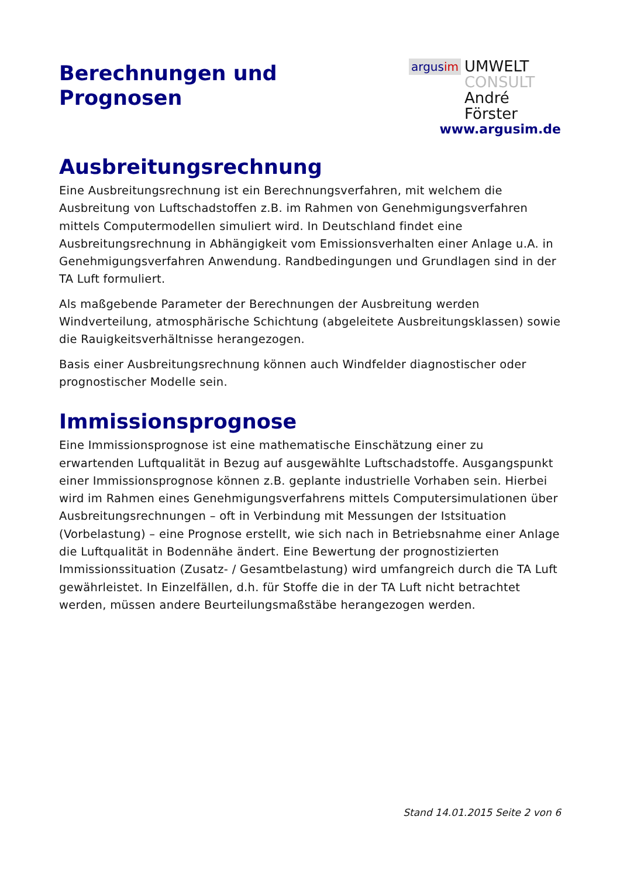Berechnungen und
Prognosen
argusim
UMWELT
CONSULT
André Förster
www.argusim.de
Ausbreitungsrechnung
Eine Ausbreitungsrechnung ist ein Berechnungsverfahren, mit welchem die Ausbreitung von Luftschadstoffen z.B. im Rahmen von Genehmigungsverfahren mittels Computermodellen simuliert wird. In Deutschland findet eine Ausbreitungsrechnung in Abhängigkeit vom Emissionsverhalten einer Anlage u.A. in Genehmigungsverfahren Anwendung. Randbedingungen und Grundlagen sind in der TA Luft formuliert.
Als maßgebende Parameter der Berechnungen der Ausbreitung werden Windverteilung, atmosphärische Schichtung (abgeleitete Ausbreitungsklassen) sowie die Rauigkeitsverhältnisse herangezogen.
Basis einer Ausbreitungsrechnung können auch Windfelder diagnostischer oder prognostischer Modelle sein.
Immissionsprognose
Eine Immissionsprognose ist eine mathematische Einschätzung einer zu erwartenden Luftqualität in Bezug auf ausgewählte Luftschadstoffe. Ausgangspunkt einer Immissionsprognose können z.B. geplante industrielle Vorhaben sein. Hierbei wird im Rahmen eines Genehmigungsverfahrens mittels Computersimulationen über Ausbreitungsrechnungen – oft in Verbindung mit Messungen der Istsituation (Vorbelastung) – eine Prognose erstellt, wie sich nach in Betriebsnahme einer Anlage die Luftqualität in Bodennähe ändert. Eine Bewertung der prognostizierten Immissionssituation (Zusatz- / Gesamtbelastung) wird umfangreich durch die TA Luft gewährleistet. In Einzelfällen, d.h. für Stoffe die in der TA Luft nicht betrachtet werden, müssen andere Beurteilungsmaßstäbe herangezogen werden.
Stand 14.01.2015 Seite 2 von 6